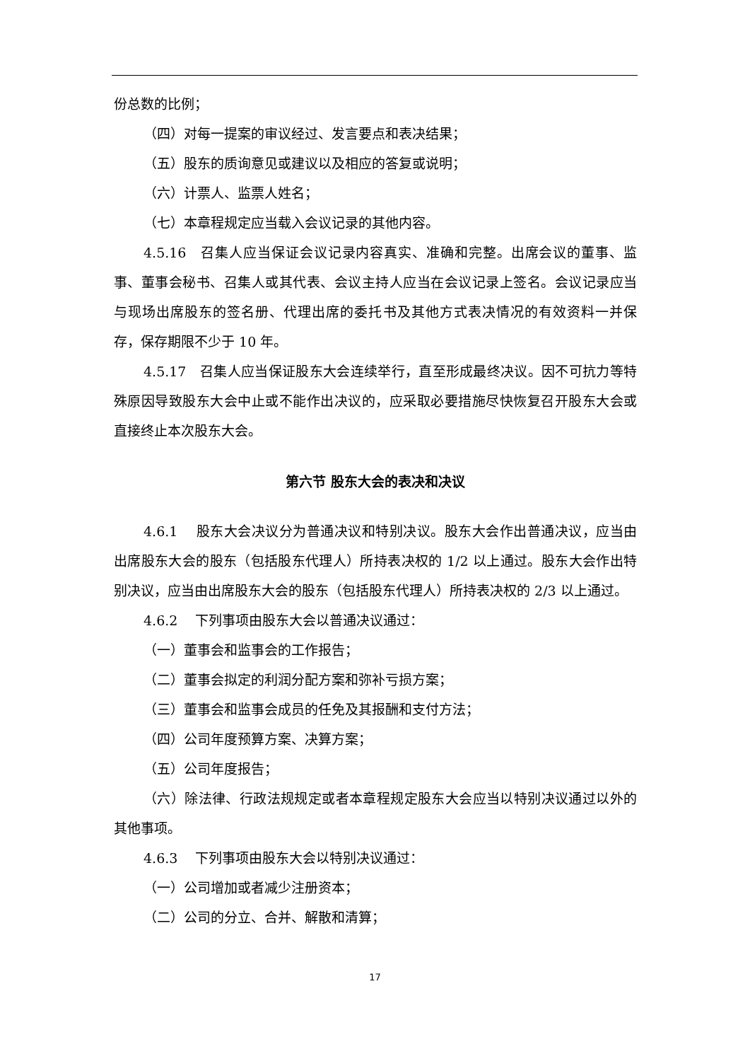份总数的比例；
（四）对每一提案的审议经过、发言要点和表决结果；
（五）股东的质询意见或建议以及相应的答复或说明；
（六）计票人、监票人姓名；
（七）本章程规定应当载入会议记录的其他内容。
4.5.16　召集人应当保证会议记录内容真实、准确和完整。出席会议的董事、监事、董事会秘书、召集人或其代表、会议主持人应当在会议记录上签名。会议记录应当与现场出席股东的签名册、代理出席的委托书及其他方式表决情况的有效资料一并保存，保存期限不少于 10 年。
4.5.17　召集人应当保证股东大会连续举行，直至形成最终决议。因不可抗力等特殊原因导致股东大会中止或不能作出决议的，应采取必要措施尽快恢复召开股东大会或直接终止本次股东大会。
第六节 股东大会的表决和决议
4.6.1　 股东大会决议分为普通决议和特别决议。股东大会作出普通决议，应当由出席股东大会的股东（包括股东代理人）所持表决权的 1/2 以上通过。股东大会作出特别决议，应当由出席股东大会的股东（包括股东代理人）所持表决权的 2/3 以上通过。
4.6.2　 下列事项由股东大会以普通决议通过：
（一）董事会和监事会的工作报告；
（二）董事会拟定的利润分配方案和弥补亏损方案；
（三）董事会和监事会成员的任免及其报酬和支付方法；
（四）公司年度预算方案、决算方案；
（五）公司年度报告；
（六）除法律、行政法规规定或者本章程规定股东大会应当以特别决议通过以外的其他事项。
4.6.3　 下列事项由股东大会以特别决议通过：
（一）公司增加或者减少注册资本；
（二）公司的分立、合并、解散和清算；
17